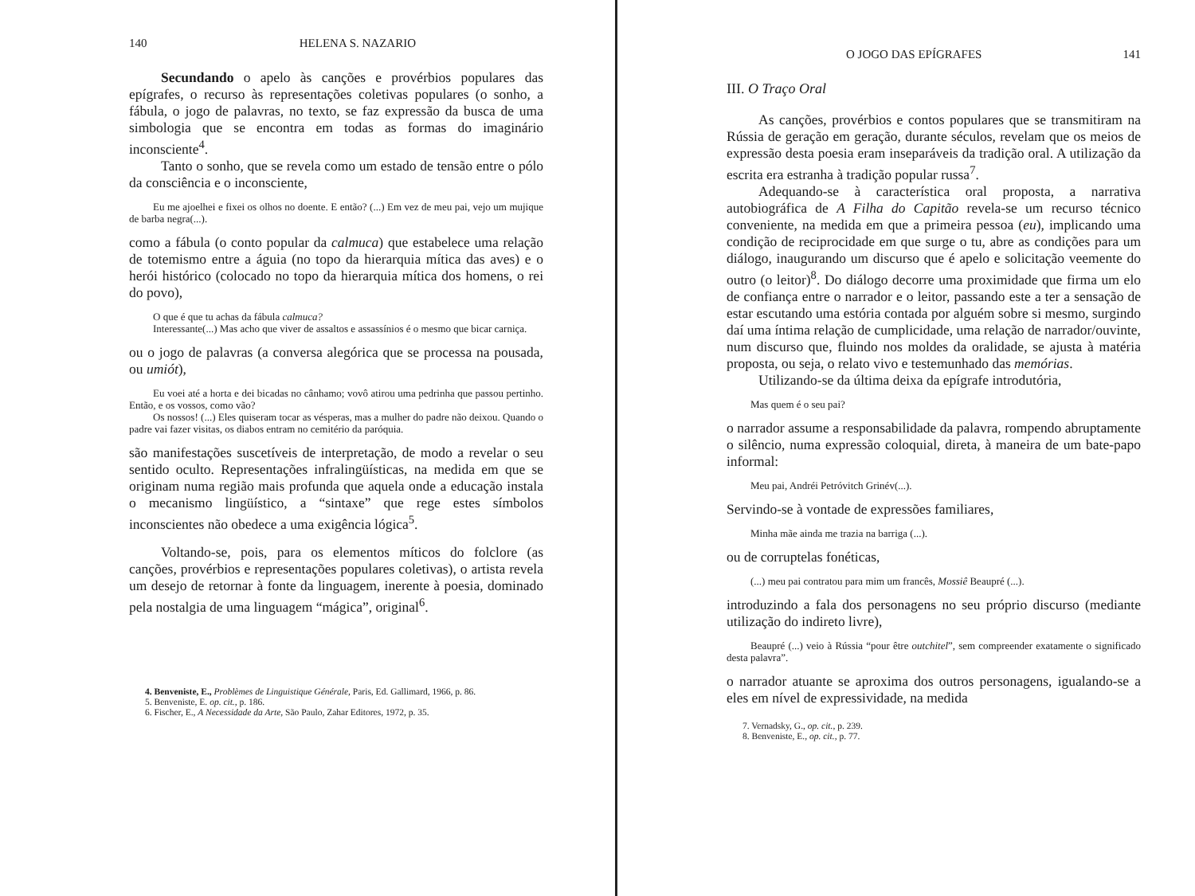140 HELENA S. NAZARIO
Secundando o apelo às canções e provérbios populares das epígrafes, o recurso às representações coletivas populares (o sonho, a fábula, o jogo de palavras, no texto, se faz expressão da busca de uma simbologia que se encontra em todas as formas do imaginário inconsciente<sup>4</sup>.
Tanto o sonho, que se revela como um estado de tensão entre o pólo da consciência e o inconsciente,
Eu me ajoelhei e fixei os olhos no doente. E então? (...) Em vez de meu pai, vejo um mujique de barba negra(...).
como a fábula (o conto popular da calmuca) que estabelece uma relação de totemismo entre a águia (no topo da hierarquia mítica das aves) e o herói histórico (colocado no topo da hierarquia mítica dos homens, o rei do povo),
O que é que tu achas da fábula calmuca?
Interessante(...) Mas acho que viver de assaltos e assassínios é o mesmo que bicar carniça.
ou o jogo de palavras (a conversa alegórica que se processa na pousada, ou umiót),
Eu voei até a horta e dei bicadas no cânhamo; vovô atirou uma pedrinha que passou pertinho. Então, e os vossos, como vão?
Os nossos! (...) Eles quiseram tocar as vésperas, mas a mulher do padre não deixou. Quando o padre vai fazer visitas, os diabos entram no cemitério da paróquia.
são manifestações suscetíveis de interpretação, de modo a revelar o seu sentido oculto. Representações infralingüísticas, na medida em que se originam numa região mais profunda que aquela onde a educação instala o mecanismo lingüístico, a “sintaxe” que rege estes símbolos inconscientes não obedece a uma exigência lógica<sup>5</sup>.
Voltando-se, pois, para os elementos míticos do folclore (as canções, provérbios e representações populares coletivas), o artista revela um desejo de retornar à fonte da linguagem, inerente à poesia, dominado pela nostalgia de uma linguagem “mágica”, original<sup>6</sup>.
4. Benveniste, E., Problèmes de Linguistique Générale, Paris, Ed. Gallimard, 1966, p. 86.
5. Benveniste, E. op. cit., p. 186.
6. Fischer, E., A Necessidade da Arte, São Paulo, Zahar Editores, 1972, p. 35.
O JOGO DAS EPÍGRAFES 141
III. O Traço Oral
As canções, provérbios e contos populares que se transmitiram na Rússia de geração em geração, durante séculos, revelam que os meios de expressão desta poesia eram inseparáveis da tradição oral. A utilização da escrita era estranha à tradição popular russa<sup>7</sup>.
Adequando-se à característica oral proposta, a narrativa autobiográfica de A Filha do Capitão revela-se um recurso técnico conveniente, na medida em que a primeira pessoa (eu), implicando uma condição de reciprocidade em que surge o tu, abre as condições para um diálogo, inaugurando um discurso que é apelo e solicitação veemente do outro (o leitor)<sup>8</sup>. Do diálogo decorre uma proximidade que firma um elo de confiança entre o narrador e o leitor, passando este a ter a sensação de estar escutando uma estória contada por alguém sobre si mesmo, surgindo daí uma íntima relação de cumplicidade, uma relação de narrador/ouvinte, num discurso que, fluindo nos moldes da oralidade, se ajusta à matéria proposta, ou seja, o relato vivo e testemunhado das memórias.
Utilizando-se da última deixa da epígrafe introdutória,
Mas quem é o seu pai?
o narrador assume a responsabilidade da palavra, rompendo abruptamente o silêncio, numa expressão coloquial, direta, à maneira de um bate-papo informal:
Meu pai, Andréi Petróvitch Grinév(...).
Servindo-se à vontade de expressões familiares,
Minha mãe ainda me trazia na barriga (...).
ou de corruptelas fonéticas,
(...) meu pai contratou para mim um francês, Mossiê Beaupré (...).
introduzindo a fala dos personagens no seu próprio discurso (mediante utilização do indireto livre),
Beaupré (...) veio à Rússia “pour être outchitel”, sem compreender exatamente o significado desta palavra”.
o narrador atuante se aproxima dos outros personagens, igualando-se a eles em nível de expressividade, na medida
7. Vernadsky, G., op. cit., p. 239.
8. Benveniste, E., op. cit., p. 77.